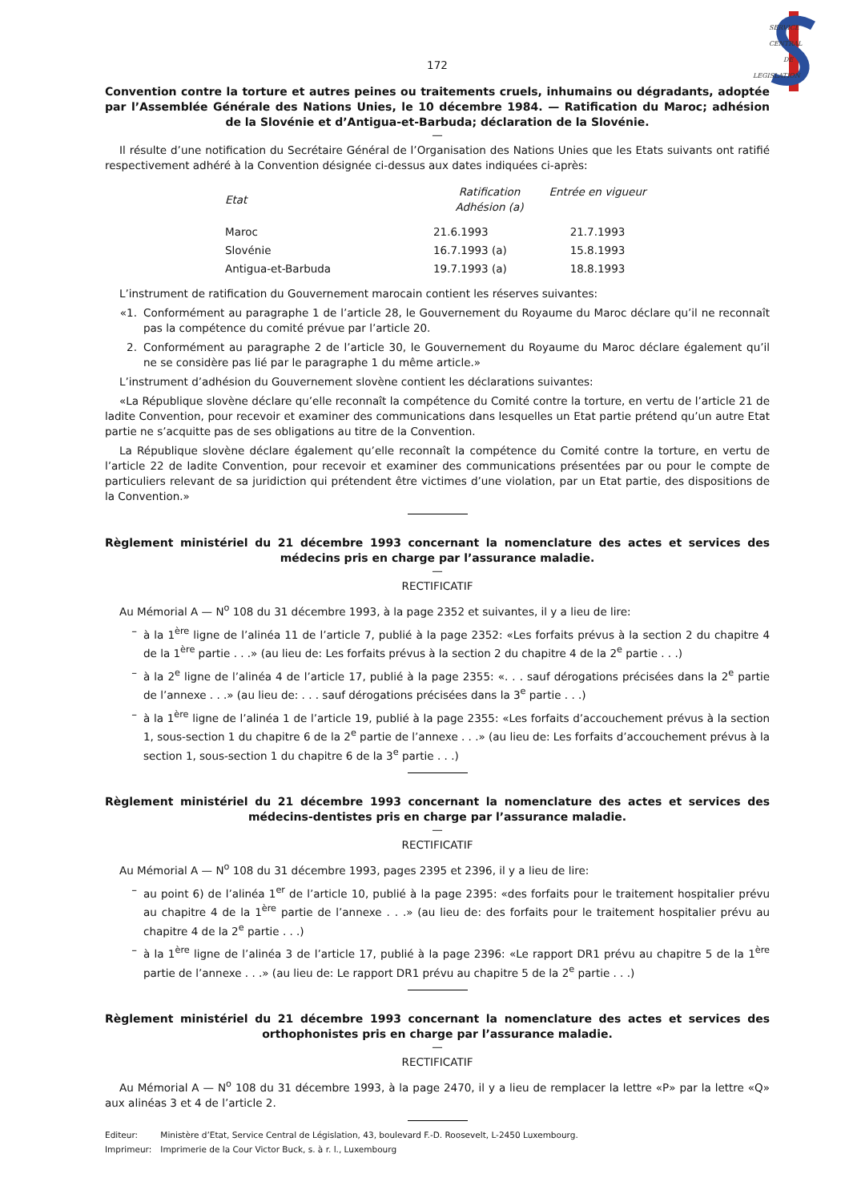SERVICE
CENTRAL
DE
LEGISLATION
172
Convention contre la torture et autres peines ou traitements cruels, inhumains ou dégradants, adoptée par l’Assemblée Générale des Nations Unies, le 10 décembre 1984. — Ratification du Maroc; adhésion de la Slovénie et d’Antigua-et-Barbuda; déclaration de la Slovénie.
—
Il résulte d’une notification du Secrétaire Général de l’Organisation des Nations Unies que les Etats suivants ont ratifié respectivement adhéré à la Convention désignée ci-dessus aux dates indiquées ci-après:
| Etat | Ratification Adhésion (a) | Entrée en vigueur |
| --- | --- | --- |
| Maroc | 21.6.1993 | 21.7.1993 |
| Slovénie | 16.7.1993 (a) | 15.8.1993 |
| Antigua-et-Barbuda | 19.7.1993 (a) | 18.8.1993 |
L’instrument de ratification du Gouvernement marocain contient les réserves suivantes:
«1. Conformément au paragraphe 1 de l’article 28, le Gouvernement du Royaume du Maroc déclare qu’il ne reconnaît pas la compétence du comité prévue par l’article 20.
2. Conformément au paragraphe 2 de l’article 30, le Gouvernement du Royaume du Maroc déclare également qu’il ne se considère pas lié par le paragraphe 1 du même article.»
L’instrument d’adhésion du Gouvernement slovène contient les déclarations suivantes:
«La République slovène déclare qu’elle reconnaît la compétence du Comité contre la torture, en vertu de l’article 21 de ladite Convention, pour recevoir et examiner des communications dans lesquelles un Etat partie prétend qu’un autre Etat partie ne s’acquitte pas de ses obligations au titre de la Convention.
La République slovène déclare également qu’elle reconnaît la compétence du Comité contre la torture, en vertu de l’article 22 de ladite Convention, pour recevoir et examiner des communications présentées par ou pour le compte de particuliers relevant de sa juridiction qui prétendent être victimes d’une violation, par un Etat partie, des dispositions de la Convention.»
Règlement ministériel du 21 décembre 1993 concernant la nomenclature des actes et services des médecins pris en charge par l’assurance maladie.
—
RECTIFICATIF
Au Mémorial A — N<sup>o</sup> 108 du 31 décembre 1993, à la page 2352 et suivantes, il y a lieu de lire:
– à la 1<sup>ère</sup> ligne de l’alinéa 11 de l’article 7, publié à la page 2352: «Les forfaits prévus à la section 2 du chapitre 4 de la 1<sup>ère</sup> partie . . .» (au lieu de: Les forfaits prévus à la section 2 du chapitre 4 de la 2<sup>e</sup> partie . . .)
– à la 2<sup>e</sup> ligne de l’alinéa 4 de l’article 17, publié à la page 2355: «. . . sauf dérogations précisées dans la 2<sup>e</sup> partie de l’annexe . . .» (au lieu de: . . . sauf dérogations précisées dans la 3<sup>e</sup> partie . . .)
– à la 1<sup>ère</sup> ligne de l’alinéa 1 de l’article 19, publié à la page 2355: «Les forfaits d’accouchement prévus à la section 1, sous-section 1 du chapitre 6 de la 2<sup>e</sup> partie de l’annexe . . .» (au lieu de: Les forfaits d’accouchement prévus à la section 1, sous-section 1 du chapitre 6 de la 3<sup>e</sup> partie . . .)
Règlement ministériel du 21 décembre 1993 concernant la nomenclature des actes et services des médecins-dentistes pris en charge par l’assurance maladie.
—
RECTIFICATIF
Au Mémorial A — N<sup>o</sup> 108 du 31 décembre 1993, pages 2395 et 2396, il y a lieu de lire:
– au point 6) de l’alinéa 1<sup>er</sup> de l’article 10, publié à la page 2395: «des forfaits pour le traitement hospitalier prévu au chapitre 4 de la 1<sup>ère</sup> partie de l’annexe . . .» (au lieu de: des forfaits pour le traitement hospitalier prévu au chapitre 4 de la 2<sup>e</sup> partie . . .)
– à la 1<sup>ère</sup> ligne de l’alinéa 3 de l’article 17, publié à la page 2396: «Le rapport DR1 prévu au chapitre 5 de la 1<sup>ère</sup> partie de l’annexe . . .» (au lieu de: Le rapport DR1 prévu au chapitre 5 de la 2<sup>e</sup> partie . . .)
Règlement ministériel du 21 décembre 1993 concernant la nomenclature des actes et services des orthophonistes pris en charge par l’assurance maladie.
—
RECTIFICATIF
Au Mémorial A — N<sup>o</sup> 108 du 31 décembre 1993, à la page 2470, il y a lieu de remplacer la lettre «P» par la lettre «Q» aux alinéas 3 et 4 de l’article 2.
Editeur: Ministère d’Etat, Service Central de Législation, 43, boulevard F.-D. Roosevelt, L-2450 Luxembourg.
Imprimeur: Imprimerie de la Cour Victor Buck, s. à r. l., Luxembourg